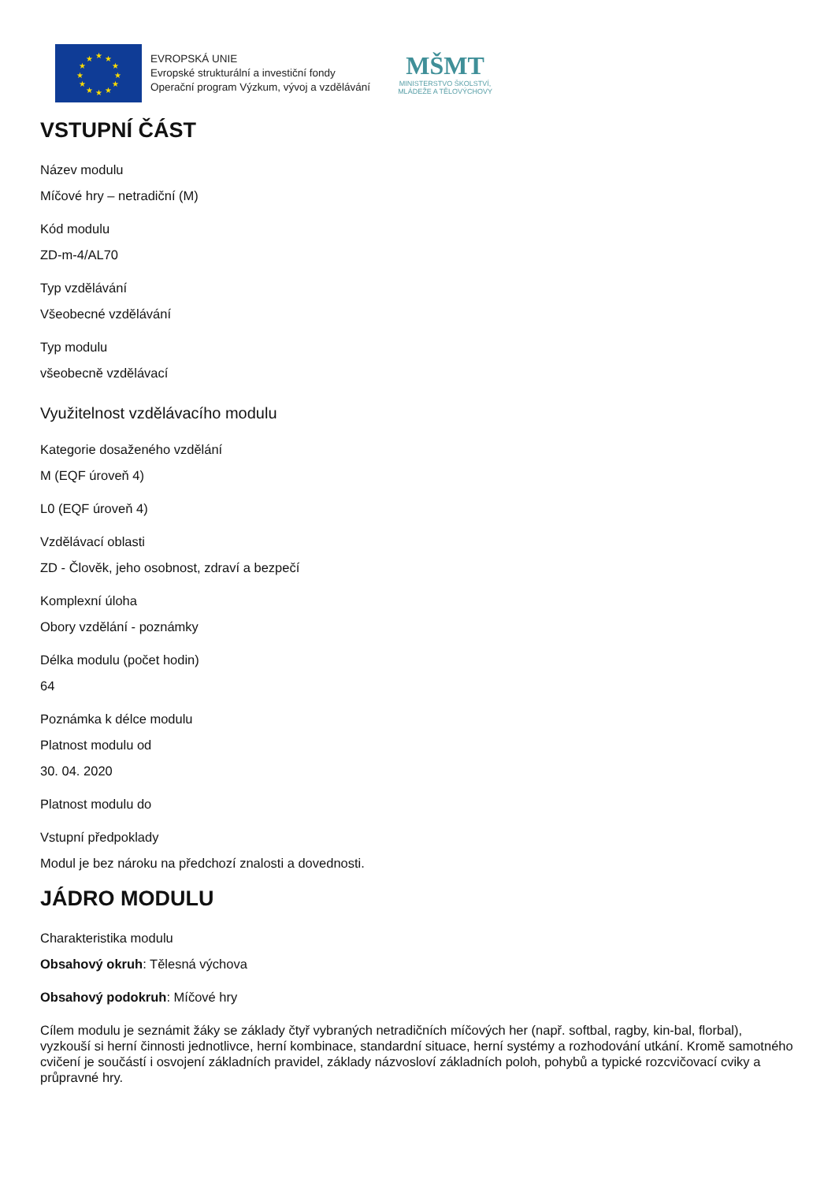★
★
★
★
★
★
★
★
★
★
★
★
EVROPSKÁ UNIE
Evropské strukturální a investiční fondy
Operační program Výzkum, vývoj a vzdělávání
MŠMT
MINISTERSTVO ŠKOLSTVÍ,
MLÁDEŽE A TĚLOVÝCHOVY
VSTUPNÍ ČÁST
Název modulu
Míčové hry – netradiční (M)
Kód modulu
ZD-m-4/AL70
Typ vzdělávání
Všeobecné vzdělávání
Typ modulu
všeobecně vzdělávací
Využitelnost vzdělávacího modulu
Kategorie dosaženého vzdělání
M (EQF úroveň 4)
L0 (EQF úroveň 4)
Vzdělávací oblasti
ZD - Člověk, jeho osobnost, zdraví a bezpečí
Komplexní úloha
Obory vzdělání - poznámky
Délka modulu (počet hodin)
64
Poznámka k délce modulu
Platnost modulu od
30. 04. 2020
Platnost modulu do
Vstupní předpoklady
Modul je bez nároku na předchozí znalosti a dovednosti.
JÁDRO MODULU
Charakteristika modulu
Obsahový okruh: Tělesná výchova
Obsahový podokruh: Míčové hry
Cílem modulu je seznámit žáky se základy čtyř vybraných netradičních míčových her (např. softbal, ragby, kin-bal, florbal), vyzkouší si herní činnosti jednotlivce, herní kombinace, standardní situace, herní systémy a rozhodování utkání. Kromě samotného cvičení je součástí i osvojení základních pravidel, základy názvosloví základních poloh, pohybů a typické rozcvičovací cviky a průpravné hry.